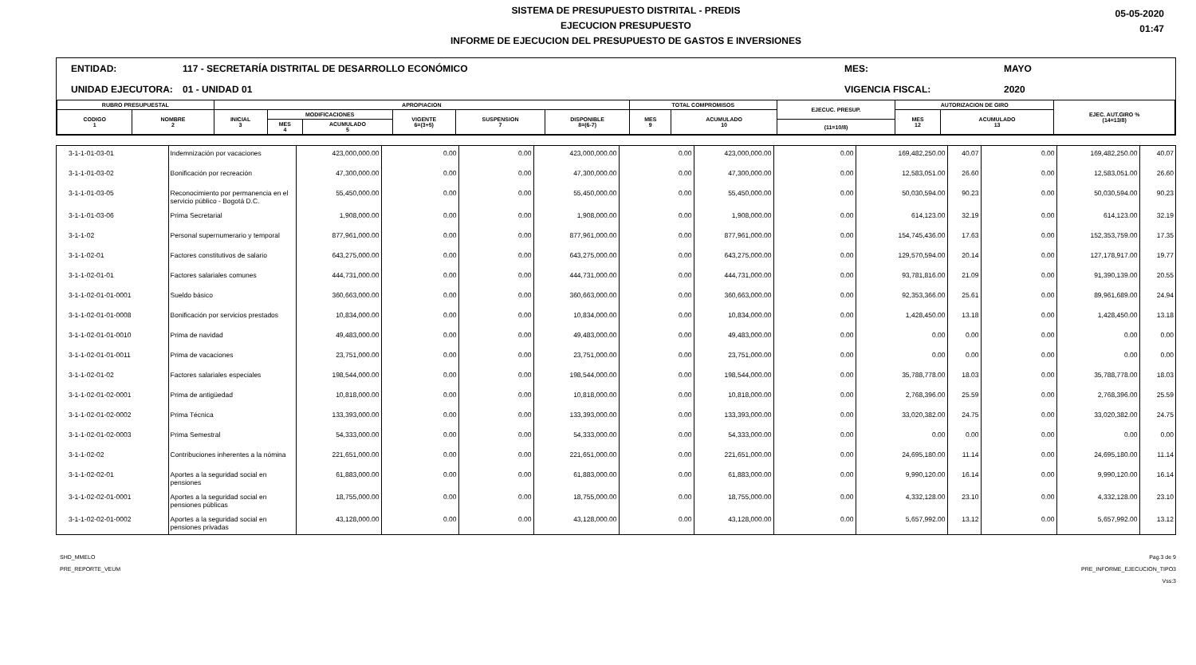SISTEMA DE PRESUPUESTO DISTRITAL - PREDIS
EJECUCION PRESUPUESTO
INFORME DE EJECUCION DEL PRESUPUESTO DE GASTOS E INVERSIONES
05-05-2020
01:47
ENTIDAD: 117 - SECRETARÍA DISTRITAL DE DESARROLLO ECONÓMICO MES: MAYO
UNIDAD EJECUTORA: 01 - UNIDAD 01 VIGENCIA FISCAL: 2020
| RUBRO PRESUPUESTAL | | APROPIACION | | | | | | TOTAL COMPROMISOS | | EJECUC. PRESUP. | AUTORIZACION DE GIRO | | EJEC. AUT.GIRO % (14=13/8) |
| --- | --- | --- | --- | --- | --- | --- | --- | --- | --- | --- | --- | --- | --- |
| CODIGO 1 | NOMBRE 2 | INICIAL 3 | MODIFICACIONES | | VIGENTE 6=(3+5) | SUSPENSION 7 | DISPONIBLE 8=(6-7) | MES 9 | ACUMULADO 10 | | MES 12 | ACUMULADO 13 | |
| | | | MES 4 | ACUMULADO 5 | | | | | | (11=10/8) | | | |
| 3-1-1-01-03-01 | Indemnización por vacaciones | 423,000,000.00 | 0.00 | 0.00 | 423,000,000.00 | 0.00 | 423,000,000.00 | 0.00 | 169,482,250.00 | 40.07 | 0.00 | 169,482,250.00 | 40.07 |
| 3-1-1-01-03-02 | Bonificación por recreación | 47,300,000.00 | 0.00 | 0.00 | 47,300,000.00 | 0.00 | 47,300,000.00 | 0.00 | 12,583,051.00 | 26.60 | 0.00 | 12,583,051.00 | 26.60 |
| 3-1-1-01-03-05 | Reconocimiento por permanencia en el servicio público - Bogotá D.C. | 55,450,000.00 | 0.00 | 0.00 | 55,450,000.00 | 0.00 | 55,450,000.00 | 0.00 | 50,030,594.00 | 90.23 | 0.00 | 50,030,594.00 | 90.23 |
| 3-1-1-01-03-06 | Prima Secretarial | 1,908,000.00 | 0.00 | 0.00 | 1,908,000.00 | 0.00 | 1,908,000.00 | 0.00 | 614,123.00 | 32.19 | 0.00 | 614,123.00 | 32.19 |
| 3-1-1-02 | Personal supernumerario y temporal | 877,961,000.00 | 0.00 | 0.00 | 877,961,000.00 | 0.00 | 877,961,000.00 | 0.00 | 154,745,436.00 | 17.63 | 0.00 | 152,353,759.00 | 17.35 |
| 3-1-1-02-01 | Factores constitutivos de salario | 643,275,000.00 | 0.00 | 0.00 | 643,275,000.00 | 0.00 | 643,275,000.00 | 0.00 | 129,570,594.00 | 20.14 | 0.00 | 127,178,917.00 | 19.77 |
| 3-1-1-02-01-01 | Factores salariales comunes | 444,731,000.00 | 0.00 | 0.00 | 444,731,000.00 | 0.00 | 444,731,000.00 | 0.00 | 93,781,816.00 | 21.09 | 0.00 | 91,390,139.00 | 20.55 |
| 3-1-1-02-01-01-0001 | Sueldo básico | 360,663,000.00 | 0.00 | 0.00 | 360,663,000.00 | 0.00 | 360,663,000.00 | 0.00 | 92,353,366.00 | 25.61 | 0.00 | 89,961,689.00 | 24.94 |
| 3-1-1-02-01-01-0008 | Bonificación por servicios prestados | 10,834,000.00 | 0.00 | 0.00 | 10,834,000.00 | 0.00 | 10,834,000.00 | 0.00 | 1,428,450.00 | 13.18 | 0.00 | 1,428,450.00 | 13.18 |
| 3-1-1-02-01-01-0010 | Prima de navidad | 49,483,000.00 | 0.00 | 0.00 | 49,483,000.00 | 0.00 | 49,483,000.00 | 0.00 | 0.00 | 0.00 | 0.00 | 0.00 | 0.00 |
| 3-1-1-02-01-01-0011 | Prima de vacaciones | 23,751,000.00 | 0.00 | 0.00 | 23,751,000.00 | 0.00 | 23,751,000.00 | 0.00 | 0.00 | 0.00 | 0.00 | 0.00 | 0.00 |
| 3-1-1-02-01-02 | Factores salariales especiales | 198,544,000.00 | 0.00 | 0.00 | 198,544,000.00 | 0.00 | 198,544,000.00 | 0.00 | 35,788,778.00 | 18.03 | 0.00 | 35,788,778.00 | 18.03 |
| 3-1-1-02-01-02-0001 | Prima de antigüedad | 10,818,000.00 | 0.00 | 0.00 | 10,818,000.00 | 0.00 | 10,818,000.00 | 0.00 | 2,768,396.00 | 25.59 | 0.00 | 2,768,396.00 | 25.59 |
| 3-1-1-02-01-02-0002 | Prima Técnica | 133,393,000.00 | 0.00 | 0.00 | 133,393,000.00 | 0.00 | 133,393,000.00 | 0.00 | 33,020,382.00 | 24.75 | 0.00 | 33,020,382.00 | 24.75 |
| 3-1-1-02-01-02-0003 | Prima Semestral | 54,333,000.00 | 0.00 | 0.00 | 54,333,000.00 | 0.00 | 54,333,000.00 | 0.00 | 0.00 | 0.00 | 0.00 | 0.00 | 0.00 |
| 3-1-1-02-02 | Contribuciones inherentes a la nómina | 221,651,000.00 | 0.00 | 0.00 | 221,651,000.00 | 0.00 | 221,651,000.00 | 0.00 | 24,695,180.00 | 11.14 | 0.00 | 24,695,180.00 | 11.14 |
| 3-1-1-02-02-01 | Aportes a la seguridad social en pensiones | 61,883,000.00 | 0.00 | 0.00 | 61,883,000.00 | 0.00 | 61,883,000.00 | 0.00 | 9,990,120.00 | 16.14 | 0.00 | 9,990,120.00 | 16.14 |
| 3-1-1-02-02-01-0001 | Aportes a la seguridad social en pensiones públicas | 18,755,000.00 | 0.00 | 0.00 | 18,755,000.00 | 0.00 | 18,755,000.00 | 0.00 | 4,332,128.00 | 23.10 | 0.00 | 4,332,128.00 | 23.10 |
| 3-1-1-02-02-01-0002 | Aportes a la seguridad social en pensiones privadas | 43,128,000.00 | 0.00 | 0.00 | 43,128,000.00 | 0.00 | 43,128,000.00 | 0.00 | 5,657,992.00 | 13.12 | 0.00 | 5,657,992.00 | 13.12 |
SHD_MMELO
PRE_REPORTE_VEUM
Pag.3 de 9
PRE_INFORME_EJECUCION_TIPO3
Vss:3